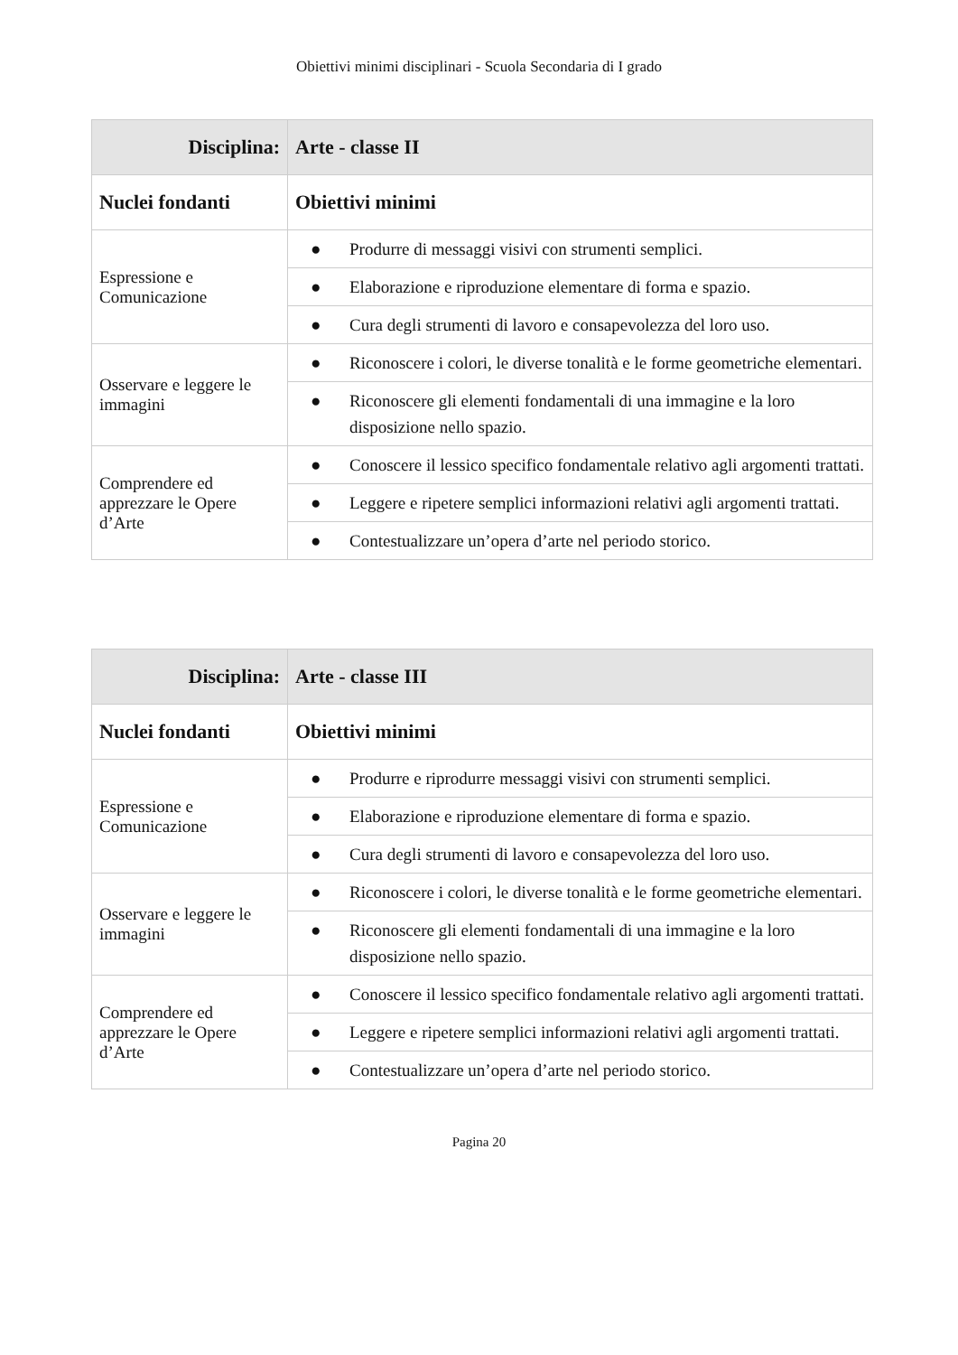Obiettivi minimi disciplinari - Scuola Secondaria di I grado
| Disciplina: | Arte - classe II |
| --- | --- |
| Nuclei fondanti | Obiettivi minimi |
| Espressione e Comunicazione | ● Produrre di messaggi visivi con strumenti semplici. |
| | ● Elaborazione e riproduzione elementare di forma e spazio. |
| | ● Cura degli strumenti di lavoro e consapevolezza del loro uso. |
| Osservare e leggere le immagini | ● Riconoscere i colori, le diverse tonalità e le forme geometriche elementari. |
| | ● Riconoscere gli elementi fondamentali di una immagine e la loro disposizione nello spazio. |
| Comprendere ed apprezzare le Opere d’Arte | ● Conoscere il lessico specifico fondamentale relativo agli argomenti trattati. |
| | ● Leggere e ripetere semplici informazioni relativi agli argomenti trattati. |
| | ● Contestualizzare un’opera d’arte nel periodo storico. |
| Disciplina: | Arte - classe III |
| --- | --- |
| Nuclei fondanti | Obiettivi minimi |
| Espressione e Comunicazione | ● Produrre e riprodurre messaggi visivi con strumenti semplici. |
| | ● Elaborazione e riproduzione elementare di forma e spazio. |
| | ● Cura degli strumenti di lavoro e consapevolezza del loro uso. |
| Osservare e leggere le immagini | ● Riconoscere i colori, le diverse tonalità e le forme geometriche elementari. |
| | ● Riconoscere gli elementi fondamentali di una immagine e la loro disposizione nello spazio. |
| Comprendere ed apprezzare le Opere d’Arte | ● Conoscere il lessico specifico fondamentale relativo agli argomenti trattati. |
| | ● Leggere e ripetere semplici informazioni relativi agli argomenti trattati. |
| | ● Contestualizzare un’opera d’arte nel periodo storico. |
Pagina 20